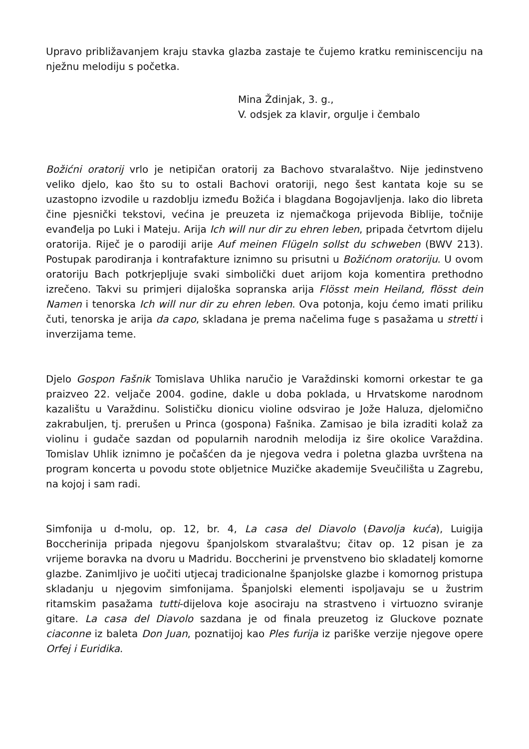Upravo približavanjem kraju stavka glazba zastaje te čujemo kratku reminiscenciju na nježnu melodiju s početka.
Mina Ždinjak, 3. g.,
V. odsjek za klavir, orgulje i čembalo
Božićni oratorij vrlo je netipičan oratorij za Bachovo stvaralaštvo. Nije jedinstveno veliko djelo, kao što su to ostali Bachovi oratoriji, nego šest kantata koje su se uzastopno izvodile u razdoblju između Božića i blagdana Bogojavljenja. Iako dio libreta čine pjesnički tekstovi, većina je preuzeta iz njemačkoga prijevoda Biblije, točnije evanđelja po Luki i Mateju. Arija Ich will nur dir zu ehren leben, pripada četvrtom dijelu oratorija. Riječ je o parodiji arije Auf meinen Flügeln sollst du schweben (BWV 213). Postupak parodiranja i kontrafakture iznimno su prisutni u Božićnom oratoriju. U ovom oratoriju Bach potkrjepljuje svaki simbolički duet arijom koja komentira prethodno izrečeno. Takvi su primjeri dijaloška sopranska arija Flösst mein Heiland, flösst dein Namen i tenorska Ich will nur dir zu ehren leben. Ova potonja, koju ćemo imati priliku čuti, tenorska je arija da capo, skladana je prema načelima fuge s pasažama u stretti i inverzijama teme.
Djelo Gospon Fašnik Tomislava Uhlika naručio je Varaždinski komorni orkestar te ga praizveo 22. veljače 2004. godine, dakle u doba poklada, u Hrvatskome narodnom kazalištu u Varaždinu. Solističku dionicu violine odsvirao je Jože Haluza, djelomično zakrabuljen, tj. prerušen u Princa (gospona) Fašnika. Zamisao je bila izraditi kolaž za violinu i gudače sazdan od popularnih narodnih melodija iz šire okolice Varaždina. Tomislav Uhlik iznimno je počašćen da je njegova vedra i poletna glazba uvrštena na program koncerta u povodu stote obljetnice Muzičke akademije Sveučilišta u Zagrebu, na kojoj i sam radi.
Simfonija u d-molu, op. 12, br. 4, La casa del Diavolo (Đavolja kuća), Luigija Boccherinija pripada njegovu španjolskom stvaralaštvu; čitav op. 12 pisan je za vrijeme boravka na dvoru u Madridu. Boccherini je prvenstveno bio skladatelj komorne glazbe. Zanimljivo je uočiti utjecaj tradicionalne španjolske glazbe i komornog pristupa skladanju u njegovim simfonijama. Španjolski elementi ispoljavaju se u žustrim ritamskim pasažama tutti-dijelova koje asociraju na strastveno i virtuozno sviranje gitare. La casa del Diavolo sazdana je od finala preuzetog iz Gluckove poznate ciaconne iz baleta Don Juan, poznatijoj kao Ples furija iz pariške verzije njegove opere Orfej i Euridika.